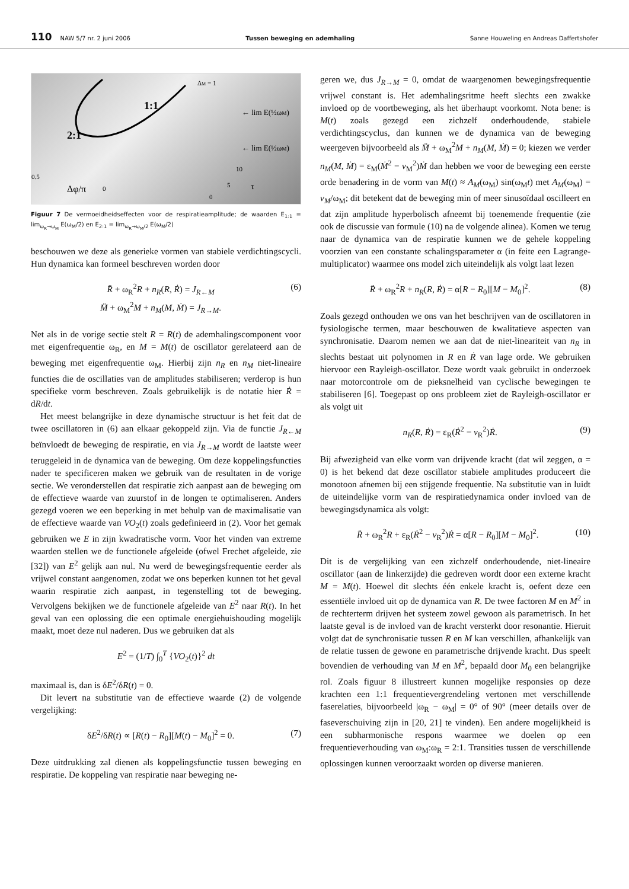110 NAW 5/7 nr. 2 juni 2006 Tussen beweging en ademhaling Sanne Houweling en Andreas Daffertshofer
ΔM = 1
1:1
2:1
← lim E(½ωM)
← lim E(½ωM)
0.5
Δφ/π
0
10
5
τ
0
Figuur 7 De vermoeidheidseffecten voor de respiratieamplitude; de waarden E<sub>1:1</sub> = lim<sub>ω<sub>R</sub>→ω<sub>M</sub></sub> E(ω<sub>M</sub>/2) en E<sub>2:1</sub> = lim<sub>ω<sub>R</sub>→ω<sub>M</sub>/2</sub> E(ω<sub>M</sub>/2)
beschouwen we deze als generieke vormen van stabiele verdichtingscycli. Hun dynamica kan formeel beschreven worden door
R̈ + ω<sub>R</sub><sup>2</sup>R + n<sub>R</sub>(R, Ṙ) = J<sub>R←M</sub>
M̈ + ω<sub>M</sub><sup>2</sup>M + n<sub>M</sub>(M, Ṁ) = J<sub>R→M</sub>. (6)
Net als in de vorige sectie stelt R = R(t) de ademhalingscomponent voor met eigenfrequentie ω<sub>R</sub>, en M = M(t) de oscillator gerelateerd aan de beweging met eigenfrequentie ω<sub>M</sub>. Hierbij zijn n<sub>R</sub> en n<sub>M</sub> niet-lineaire functies die de oscillaties van de amplitudes stabiliseren; verderop is hun specifieke vorm beschreven. Zoals gebruikelijk is de notatie hier Ṙ = dR/dt.
Het meest belangrijke in deze dynamische structuur is het feit dat de twee oscillatoren in (6) aan elkaar gekoppeld zijn. Via de functie J<sub>R←M</sub> beïnvloedt de beweging de respiratie, en via J<sub>R→M</sub> wordt de laatste weer teruggeleid in de dynamica van de beweging. Om deze koppelingsfuncties nader te specificeren maken we gebruik van de resultaten in de vorige sectie. We veronderstellen dat respiratie zich aanpast aan de beweging om de effectieve waarde van zuurstof in de longen te optimaliseren. Anders gezegd voeren we een beperking in met behulp van de maximalisatie van de effectieve waarde van VO<sub>2</sub>(t) zoals gedefinieerd in (2). Voor het gemak gebruiken we E in zijn kwadratische vorm. Voor het vinden van extreme waarden stellen we de functionele afgeleide (ofwel Frechet afgeleide, zie [32]) van E<sup>2</sup> gelijk aan nul. Nu werd de bewegingsfrequentie eerder als vrijwel constant aangenomen, zodat we ons beperken kunnen tot het geval waarin respiratie zich aanpast, in tegenstelling tot de beweging. Vervolgens bekijken we de functionele afgeleide van E<sup>2</sup> naar R(t). In het geval van een oplossing die een optimale energiehuishouding mogelijk maakt, moet deze nul naderen. Dus we gebruiken dat als
E<sup>2</sup> = (1/T) ∫<sub>0</sub><sup>T</sup> {VO<sub>2</sub>(t)}<sup>2</sup> dt
maximaal is, dan is δE<sup>2</sup>/δR(t) = 0.
Dit levert na substitutie van de effectieve waarde (2) de volgende vergelijking:
δE<sup>2</sup>/δR(t) ∝ [R(t) − R<sub>0</sub>][M(t) − M<sub>0</sub>]<sup>2</sup> = 0. (7)
Deze uitdrukking zal dienen als koppelingsfunctie tussen beweging en respiratie. De koppeling van respiratie naar beweging ne-
geren we, dus J<sub>R→M</sub> = 0, omdat de waargenomen bewegingsfrequentie vrijwel constant is. Het ademhalingsritme heeft slechts een zwakke invloed op de voortbeweging, als het überhaupt voorkomt. Nota bene: is M(t) zoals gezegd een zichzelf onderhoudende, stabiele verdichtingscyclus, dan kunnen we de dynamica van de beweging weergeven bijvoorbeeld als M̈ + ω<sub>M</sub><sup>2</sup>M + n<sub>M</sub>(M, Ṁ) = 0; kiezen we verder n<sub>M</sub>(M, Ṁ) = ε<sub>M</sub>(Ṁ<sup>2</sup> − v<sub>M</sub><sup>2</sup>)Ṁ dan hebben we voor de beweging een eerste orde benadering in de vorm van M(t) ≈ A<sub>M</sub>(ω<sub>M</sub>) sin(ω<sub>M</sub>t) met A<sub>M</sub>(ω<sub>M</sub>) = v<sub>M</sub>/ω<sub>M</sub>; dit betekent dat de beweging min of meer sinusoïdaal oscilleert en dat zijn amplitude hyperbolisch afneemt bij toenemende frequentie (zie ook de discussie van formule (10) na de volgende alinea). Komen we terug naar de dynamica van de respiratie kunnen we de gehele koppeling voorzien van een constante schalingsparameter α (in feite een Lagrange-multiplicator) waarmee ons model zich uiteindelijk als volgt laat lezen
R̈ + ω<sub>R</sub><sup>2</sup>R + n<sub>R</sub>(R, Ṙ) = α[R − R<sub>0</sub>][M − M<sub>0</sub>]<sup>2</sup>. (8)
Zoals gezegd onthouden we ons van het beschrijven van de oscillatoren in fysiologische termen, maar beschouwen de kwalitatieve aspecten van synchronisatie. Daarom nemen we aan dat de niet-lineariteit van n<sub>R</sub> in slechts bestaat uit polynomen in R en Ṙ van lage orde. We gebruiken hiervoor een Rayleigh-oscillator. Deze wordt vaak gebruikt in onderzoek naar motorcontrole om de pieksnelheid van cyclische bewegingen te stabiliseren [6]. Toegepast op ons probleem ziet de Rayleigh-oscillator er als volgt uit
n<sub>R</sub>(R, Ṙ) = ε<sub>R</sub>(Ṙ<sup>2</sup> − v<sub>R</sub><sup>2</sup>)Ṙ. (9)
Bij afwezigheid van elke vorm van drijvende kracht (dat wil zeggen, α = 0) is het bekend dat deze oscillator stabiele amplitudes produceert die monotoon afnemen bij een stijgende frequentie. Na substitutie van in luidt de uiteindelijke vorm van de respiratiedynamica onder invloed van de bewegingsdynamica als volgt:
R̈ + ω<sub>R</sub><sup>2</sup>R + ε<sub>R</sub>(Ṙ<sup>2</sup> − v<sub>R</sub><sup>2</sup>)Ṙ = α[R − R<sub>0</sub>][M − M<sub>0</sub>]<sup>2</sup>. (10)
Dit is de vergelijking van een zichzelf onderhoudende, niet-lineaire oscillator (aan de linkerzijde) die gedreven wordt door een externe kracht M = M(t). Hoewel dit slechts één enkele kracht is, oefent deze een essentiële invloed uit op de dynamica van R. De twee factoren M en M<sup>2</sup> in de rechterterm drijven het systeem zowel gewoon als parametrisch. In het laatste geval is de invloed van de kracht versterkt door resonantie. Hieruit volgt dat de synchronisatie tussen R en M kan verschillen, afhankelijk van de relatie tussen de gewone en parametrische drijvende kracht. Dus speelt bovendien de verhouding van M en M<sup>2</sup>, bepaald door M<sub>0</sub> een belangrijke rol. Zoals figuur 8 illustreert kunnen mogelijke responsies op deze krachten een 1:1 frequentievergrendeling vertonen met verschillende faserelaties, bijvoorbeeld |ω<sub>R</sub> − ω<sub>M</sub>| = 0° of 90° (meer details over de faseverschuiving zijn in [20, 21] te vinden). Een andere mogelijkheid is een subharmonische respons waarmee we doelen op een frequentieverhouding van ω<sub>M</sub>:ω<sub>R</sub> = 2:1. Transities tussen de verschillende oplossingen kunnen veroorzaakt worden op diverse manieren.